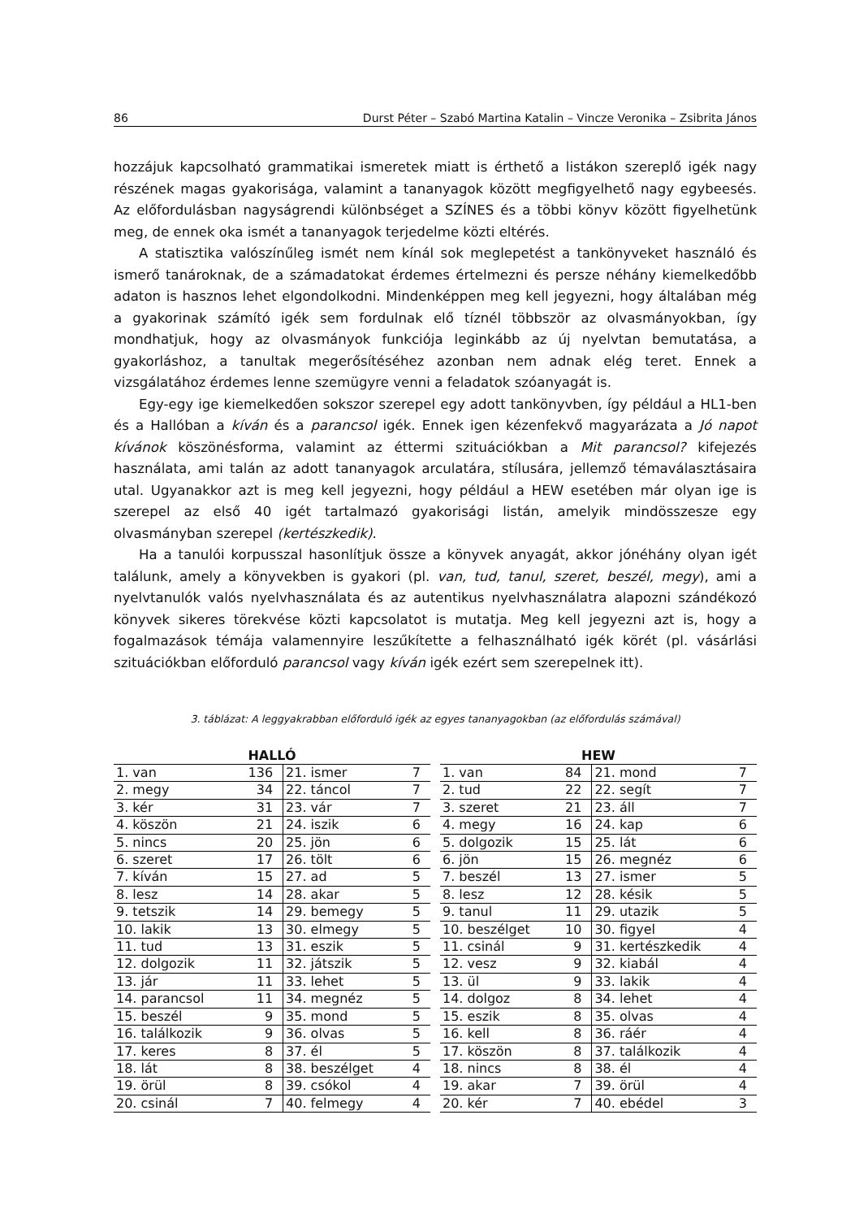86 Durst Péter – Szabó Martina Katalin – Vincze Veronika – Zsibrita János
hozzájuk kapcsolható grammatikai ismeretek miatt is érthető a listákon szereplő igék nagy részének magas gyakorisága, valamint a tananyagok között megfigyelhető nagy egybeesés. Az előfordulásban nagyságrendi különbséget a SZÍNES és a többi könyv között figyelhetünk meg, de ennek oka ismét a tananyagok terjedelme közti eltérés.
A statisztika valószínűleg ismét nem kínál sok meglepetést a tankönyveket használó és ismerő tanároknak, de a számadatokat érdemes értelmezni és persze néhány kiemelkedőbb adaton is hasznos lehet elgondolkodni. Mindenképpen meg kell jegyezni, hogy általában még a gyakorinak számító igék sem fordulnak elő tíznél többször az olvasmányokban, így mondhatjuk, hogy az olvasmányok funkciója leginkább az új nyelvtan bemutatása, a gyakorláshoz, a tanultak megerősítéséhez azonban nem adnak elég teret. Ennek a vizsgálatához érdemes lenne szemügyre venni a feladatok szóanyagát is.
Egy-egy ige kiemelkedően sokszor szerepel egy adott tankönyvben, így például a HL1-ben és a Hallóban a kíván és a parancsol igék. Ennek igen kézenfekvő magyarázata a Jó napot kívánok köszönésforma, valamint az éttermi szituációkban a Mit parancsol? kifejezés használata, ami talán az adott tananyagok arculatára, stílusára, jellemző témaválasztásaira utal. Ugyanakkor azt is meg kell jegyezni, hogy például a HEW esetében már olyan ige is szerepel az első 40 igét tartalmazó gyakorisági listán, amelyik mindösszesze egy olvasmányban szerepel (kertészkedik).
Ha a tanulói korpusszal hasonlítjuk össze a könyvek anyagát, akkor jónéhány olyan igét találunk, amely a könyvekben is gyakori (pl. van, tud, tanul, szeret, beszél, megy), ami a nyelvtanulók valós nyelvhasználata és az autentikus nyelvhasználatra alapozni szándékozó könyvek sikeres törekvése közti kapcsolatot is mutatja. Meg kell jegyezni azt is, hogy a fogalmazások témája valamennyire leszűkítette a felhasználható igék körét (pl. vásárlási szituációkban előforduló parancsol vagy kíván igék ezért sem szerepelnek itt).
3. táblázat: A leggyakrabban előforduló igék az egyes tananyagokban (az előfordulás számával)
| HALLÓ | | | |
| --- | --- | --- | --- |
| 1. van | 136 | 21. ismer | 7 |
| 2. megy | 34 | 22. táncol | 7 |
| 3. kér | 31 | 23. vár | 7 |
| 4. köszön | 21 | 24. iszik | 6 |
| 5. nincs | 20 | 25. jön | 6 |
| 6. szeret | 17 | 26. tölt | 6 |
| 7. kíván | 15 | 27. ad | 5 |
| 8. lesz | 14 | 28. akar | 5 |
| 9. tetszik | 14 | 29. bemegy | 5 |
| 10. lakik | 13 | 30. elmegy | 5 |
| 11. tud | 13 | 31. eszik | 5 |
| 12. dolgozik | 11 | 32. játszik | 5 |
| 13. jár | 11 | 33. lehet | 5 |
| 14. parancsol | 11 | 34. megnéz | 5 |
| 15. beszél | 9 | 35. mond | 5 |
| 16. találkozik | 9 | 36. olvas | 5 |
| 17. keres | 8 | 37. él | 5 |
| 18. lát | 8 | 38. beszélget | 4 |
| 19. örül | 8 | 39. csókol | 4 |
| 20. csinál | 7 | 40. felmegy | 4 |
| HEW | | | |
| --- | --- | --- | --- |
| 1. van | 84 | 21. mond | 7 |
| 2. tud | 22 | 22. segít | 7 |
| 3. szeret | 21 | 23. áll | 7 |
| 4. megy | 16 | 24. kap | 6 |
| 5. dolgozik | 15 | 25. lát | 6 |
| 6. jön | 15 | 26. megnéz | 6 |
| 7. beszél | 13 | 27. ismer | 5 |
| 8. lesz | 12 | 28. késik | 5 |
| 9. tanul | 11 | 29. utazik | 5 |
| 10. beszélget | 10 | 30. figyel | 4 |
| 11. csinál | 9 | 31. kertészkedik | 4 |
| 12. vesz | 9 | 32. kiabál | 4 |
| 13. ül | 9 | 33. lakik | 4 |
| 14. dolgoz | 8 | 34. lehet | 4 |
| 15. eszik | 8 | 35. olvas | 4 |
| 16. kell | 8 | 36. ráér | 4 |
| 17. köszön | 8 | 37. találkozik | 4 |
| 18. nincs | 8 | 38. él | 4 |
| 19. akar | 7 | 39. örül | 4 |
| 20. kér | 7 | 40. ebédel | 3 |